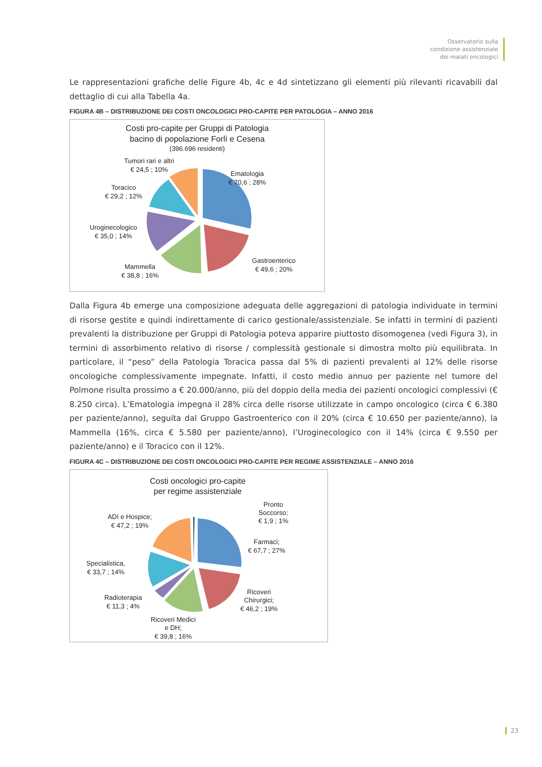Osservatorio sulla
condizione assistenziale
dei malati oncologici
Le rappresentazioni grafiche delle Figure 4b, 4c e 4d sintetizzano gli elementi più rilevanti ricavabili dal dettaglio di cui alla Tabella 4a.
FIGURA 4B – DISTRIBUZIONE DEI COSTI ONCOLOGICI PRO-CAPITE PER PATOLOGIA – ANNO 2016
Costi pro-capite per Gruppi di Patologia
bacino di popolazione Forlì e Cesena
(396.696 residenti)
Tumori rari e altri
€ 24,5 ; 10%
Ematologia
€ 70,6 ; 28%
Toracico
€ 29,2 ; 12%
Uroginecologico
€ 35,0 ; 14%
Gastroenterico
€ 49,6 ; 20%
Mammella
€ 38,8 ; 16%
Dalla Figura 4b emerge una composizione adeguata delle aggregazioni di patologia individuate in termini di risorse gestite e quindi indirettamente di carico gestionale/assistenziale. Se infatti in termini di pazienti prevalenti la distribuzione per Gruppi di Patologia poteva apparire piuttosto disomogenea (vedi Figura 3), in termini di assorbimento relativo di risorse / complessità gestionale si dimostra molto più equilibrata. In particolare, il “peso” della Patologia Toracica passa dal 5% di pazienti prevalenti al 12% delle risorse oncologiche complessivamente impegnate. Infatti, il costo medio annuo per paziente nel tumore del Polmone risulta prossimo a € 20.000/anno, più del doppio della media dei pazienti oncologici complessivi (€ 8.250 circa). L’Ematologia impegna il 28% circa delle risorse utilizzate in campo oncologico (circa € 6.380 per paziente/anno), seguita dal Gruppo Gastroenterico con il 20% (circa € 10.650 per paziente/anno), la Mammella (16%, circa € 5.580 per paziente/anno), l’Uroginecologico con il 14% (circa € 9.550 per paziente/anno) e il Toracico con il 12%.
FIGURA 4C – DISTRIBUZIONE DEI COSTI ONCOLOGICI PRO-CAPITE PER REGIME ASSISTENZIALE – ANNO 2016
Costi oncologici pro-capite
per regime assistenziale
Pronto
Soccorso;
€ 1,9 ; 1%
ADI e Hospice;
€ 47,2 ; 19%
Farmaci;
€ 67,7 ; 27%
Specialistica,
€ 33,7 ; 14%
Ricoveri
Chirurgici;
€ 46,2 ; 19%
Radioterapia
€ 11,3 ; 4%
Ricoveri Medici
e DH;
€ 39,8 ; 16%
23